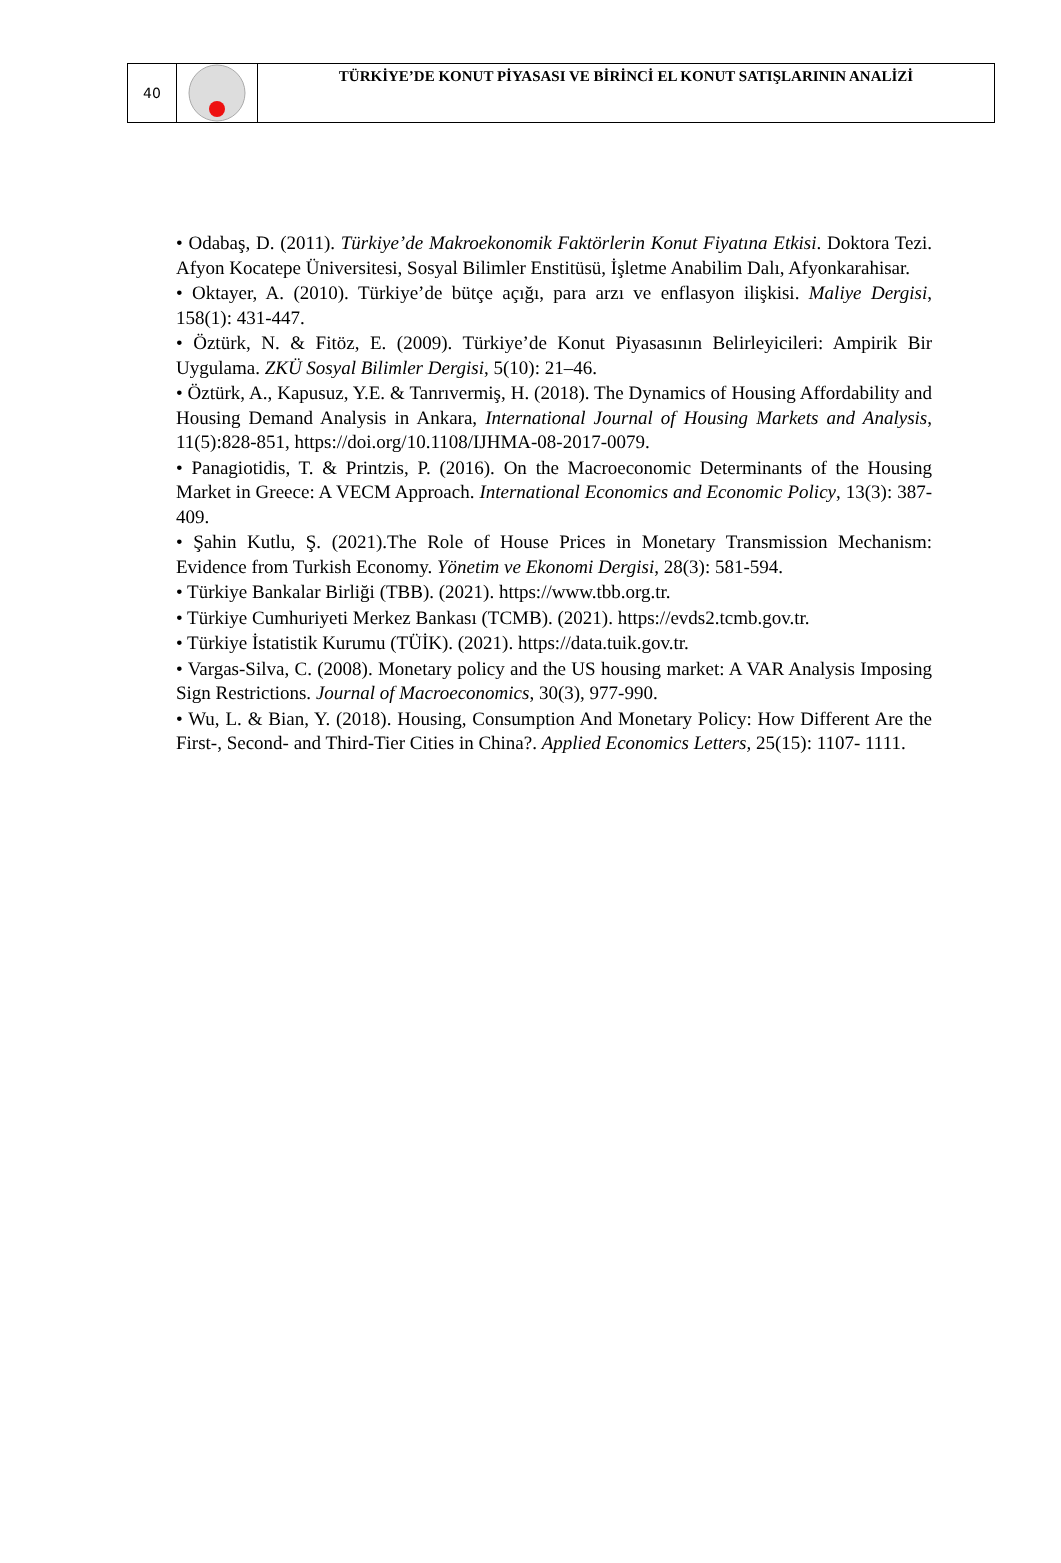40
TÜRKİYE’DE KONUT PİYASASI VE BİRİNCİ EL KONUT SATIŞLARININ ANALİZİ
• Odabaş, D. (2011). Türkiye’de Makroekonomik Faktörlerin Konut Fiyatına Etkisi. Doktora Tezi. Afyon Kocatepe Üniversitesi, Sosyal Bilimler Enstitüsü, İşletme Anabilim Dalı, Afyonkarahisar.
• Oktayer, A. (2010). Türkiye’de bütçe açığı, para arzı ve enflasyon ilişkisi. Maliye Dergisi, 158(1): 431-447.
• Öztürk, N. & Fitöz, E. (2009). Türkiye’de Konut Piyasasının Belirleyicileri: Ampirik Bir Uygulama. ZKÜ Sosyal Bilimler Dergisi, 5(10): 21–46.
• Öztürk, A., Kapusuz, Y.E. & Tanrıvermiş, H. (2018). The Dynamics of Housing Affordability and Housing Demand Analysis in Ankara, International Journal of Housing Markets and Analysis, 11(5):828-851, https://doi.org/10.1108/IJHMA-08-2017-0079.
• Panagiotidis, T. & Printzis, P. (2016). On the Macroeconomic Determinants of the Housing Market in Greece: A VECM Approach. International Economics and Economic Policy, 13(3): 387-409.
• Şahin Kutlu, Ş. (2021).The Role of House Prices in Monetary Transmission Mechanism: Evidence from Turkish Economy. Yönetim ve Ekonomi Dergisi, 28(3): 581-594.
• Türkiye Bankalar Birliği (TBB). (2021). https://www.tbb.org.tr.
• Türkiye Cumhuriyeti Merkez Bankası (TCMB). (2021). https://evds2.tcmb.gov.tr.
• Türkiye İstatistik Kurumu (TÜİK). (2021). https://data.tuik.gov.tr.
• Vargas-Silva, C. (2008). Monetary policy and the US housing market: A VAR Analysis Imposing Sign Restrictions. Journal of Macroeconomics, 30(3), 977-990.
• Wu, L. & Bian, Y. (2018). Housing, Consumption And Monetary Policy: How Different Are the First-, Second- and Third-Tier Cities in China?. Applied Economics Letters, 25(15): 1107- 1111.